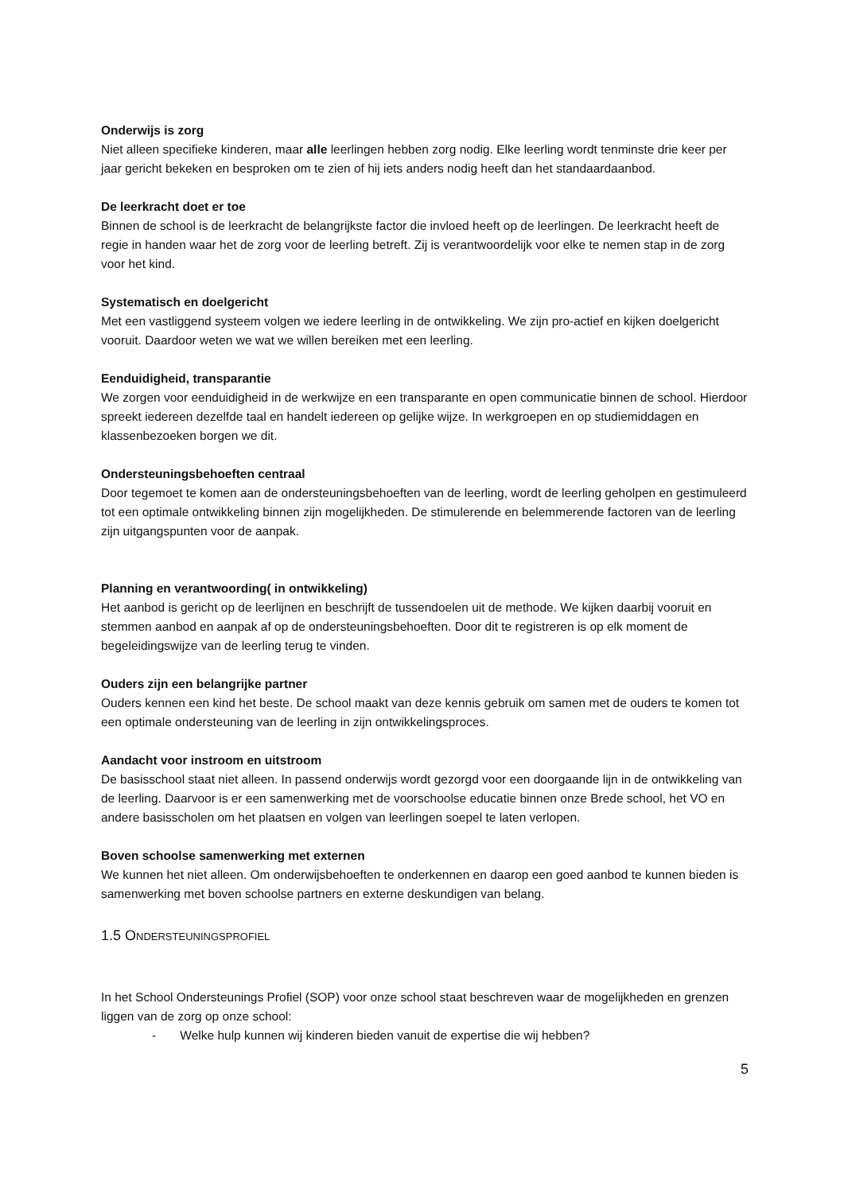Onderwijs is zorg
Niet alleen specifieke kinderen, maar alle leerlingen hebben zorg nodig. Elke leerling wordt tenminste drie keer per jaar gericht bekeken en besproken om te zien of hij iets anders nodig heeft dan het standaardaanbod.
De leerkracht doet er toe
Binnen de school is de leerkracht de belangrijkste factor die invloed heeft op de leerlingen. De leerkracht heeft de regie in handen waar het de zorg voor de leerling betreft. Zij is verantwoordelijk voor elke te nemen stap in de zorg voor het kind.
Systematisch en doelgericht
Met een vastliggend systeem volgen we iedere leerling in de ontwikkeling. We zijn pro-actief en kijken doelgericht vooruit. Daardoor weten we wat we willen bereiken met een leerling.
Eenduidigheid, transparantie
We zorgen voor eenduidigheid in de werkwijze en een transparante en open communicatie binnen de school. Hierdoor spreekt iedereen dezelfde taal en handelt iedereen op gelijke wijze. In werkgroepen en op studiemiddagen en klassenbezoeken borgen we dit.
Ondersteuningsbehoeften centraal
Door tegemoet te komen aan de ondersteuningsbehoeften van de leerling, wordt de leerling geholpen en gestimuleerd tot een optimale ontwikkeling binnen zijn mogelijkheden. De stimulerende en belemmerende factoren van de leerling zijn uitgangspunten voor de aanpak.
Planning en verantwoording( in ontwikkeling)
Het aanbod is gericht op de leerlijnen en beschrijft de tussendoelen uit de methode. We kijken daarbij vooruit en stemmen aanbod en aanpak af op de ondersteuningsbehoeften. Door dit te registreren is op elk moment de begeleidingswijze van de leerling terug te vinden.
Ouders zijn een belangrijke partner
Ouders kennen een kind het beste. De school maakt van deze kennis gebruik om samen met de ouders te komen tot een optimale ondersteuning van de leerling in zijn ontwikkelingsproces.
Aandacht voor instroom en uitstroom
De basisschool staat niet alleen. In passend onderwijs wordt gezorgd voor een doorgaande lijn in de ontwikkeling van de leerling. Daarvoor is er een samenwerking met de voorschoolse educatie binnen onze Brede school, het VO en andere basisscholen om het plaatsen en volgen van leerlingen soepel te laten verlopen.
Boven schoolse samenwerking met externen
We kunnen het niet alleen. Om onderwijsbehoeften te onderkennen en daarop een goed aanbod te kunnen bieden is samenwerking met boven schoolse partners en externe deskundigen van belang.
1.5 ONDERSTEUNINGSPROFIEL
In het School Ondersteunings Profiel (SOP) voor onze school staat beschreven waar de mogelijkheden en grenzen liggen van de zorg op onze school:
- Welke hulp kunnen wij kinderen bieden vanuit de expertise die wij hebben?
5